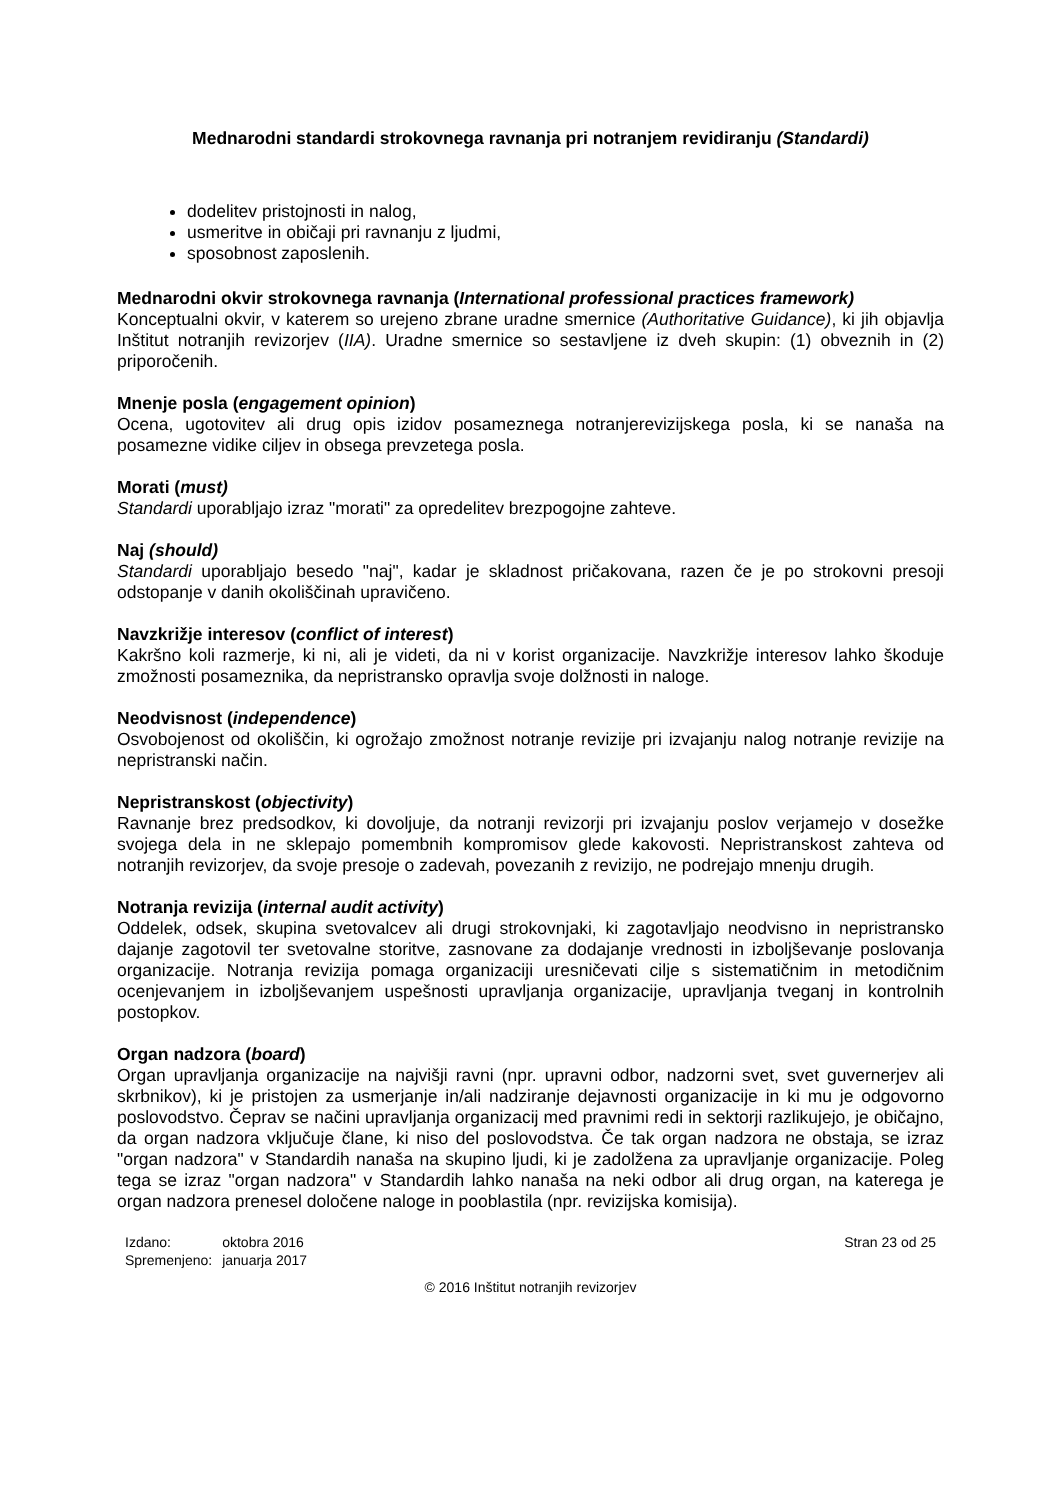Mednarodni standardi strokovnega ravnanja pri notranjem revidiranju (Standardi)
dodelitev pristojnosti in nalog,
usmeritve in običaji pri ravnanju z ljudmi,
sposobnost zaposlenih.
Mednarodni okvir strokovnega ravnanja (International professional practices framework)
Konceptualni okvir, v katerem so urejeno zbrane uradne smernice (Authoritative Guidance), ki jih objavlja Inštitut notranjih revizorjev (IIA). Uradne smernice so sestavljene iz dveh skupin: (1) obveznih in (2) priporočenih.
Mnenje posla (engagement opinion)
Ocena, ugotovitev ali drug opis izidov posameznega notranjerevizijskega posla, ki se nanaša na posamezne vidike ciljev in obsega prevzetega posla.
Morati (must)
Standardi uporabljajo izraz "morati" za opredelitev brezpogojne zahteve.
Naj (should)
Standardi uporabljajo besedo "naj", kadar je skladnost pričakovana, razen če je po strokovni presoji odstopanje v danih okoliščinah upravičeno.
Navzkrižje interesov (conflict of interest)
Kakršno koli razmerje, ki ni, ali je videti, da ni v korist organizacije. Navzkrižje interesov lahko škoduje zmožnosti posameznika, da nepristransko opravlja svoje dolžnosti in naloge.
Neodvisnost (independence)
Osvobojenost od okoliščin, ki ogrožajo zmožnost notranje revizije pri izvajanju nalog notranje revizije na nepristranski način.
Nepristranskost (objectivity)
Ravnanje brez predsodkov, ki dovoljuje, da notranji revizorji pri izvajanju poslov verjamejo v dosežke svojega dela in ne sklepajo pomembnih kompromisov glede kakovosti. Nepristranskost zahteva od notranjih revizorjev, da svoje presoje o zadevah, povezanih z revizijo, ne podrejajo mnenju drugih.
Notranja revizija (internal audit activity)
Oddelek, odsek, skupina svetovalcev ali drugi strokovnjaki, ki zagotavljajo neodvisno in nepristransko dajanje zagotovil ter svetovalne storitve, zasnovane za dodajanje vrednosti in izboljševanje poslovanja organizacije. Notranja revizija pomaga organizaciji uresničevati cilje s sistematičnim in metodičnim ocenjevanjem in izboljševanjem uspešnosti upravljanja organizacije, upravljanja tveganj in kontrolnih postopkov.
Organ nadzora (board)
Organ upravljanja organizacije na najvišji ravni (npr. upravni odbor, nadzorni svet, svet guvernerjev ali skrbnikov), ki je pristojen za usmerjanje in/ali nadziranje dejavnosti organizacije in ki mu je odgovorno poslovodstvo. Čeprav se načini upravljanja organizacij med pravnimi redi in sektorji razlikujejo, je običajno, da organ nadzora vključuje člane, ki niso del poslovodstva. Če tak organ nadzora ne obstaja, se izraz "organ nadzora" v Standardih nanaša na skupino ljudi, ki je zadolžena za upravljanje organizacije. Poleg tega se izraz "organ nadzora" v Standardih lahko nanaša na neki odbor ali drug organ, na katerega je organ nadzora prenesel določene naloge in pooblastila (npr. revizijska komisija).
| Izdano: | oktobra 2016 |
| Spremenjeno: | januarja 2017 |
Stran 23 od 25
© 2016 Inštitut notranjih revizorjev